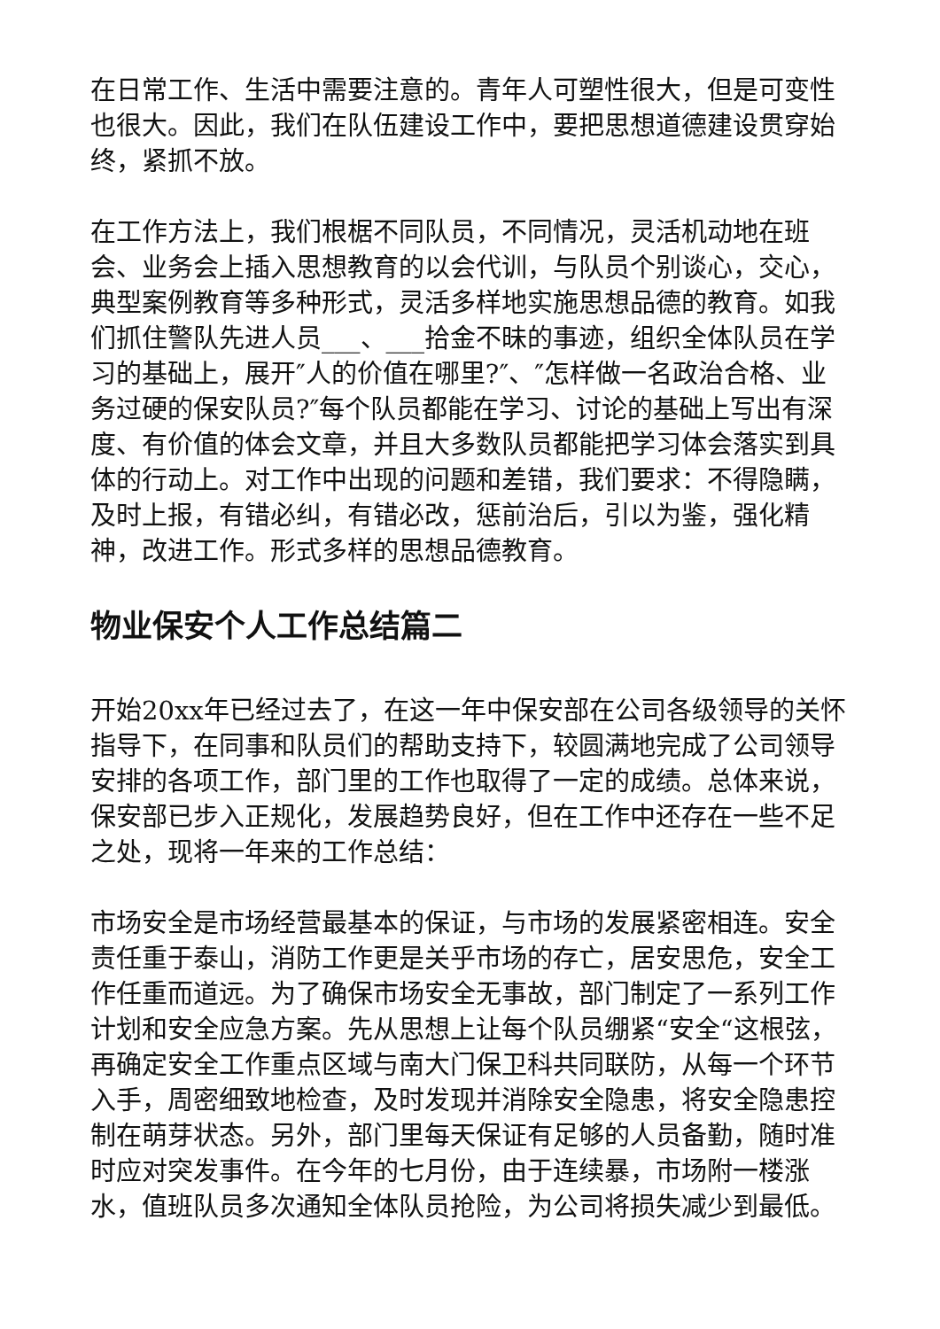在日常工作、生活中需要注意的。青年人可塑性很大，但是可变性也很大。因此，我们在队伍建设工作中，要把思想道德建设贯穿始终，紧抓不放。
在工作方法上，我们根椐不同队员，不同情况，灵活机动地在班会、业务会上插入思想教育的以会代训，与队员个别谈心，交心，典型案例教育等多种形式，灵活多样地实施思想品德的教育。如我们抓住警队先进人员___、___拾金不昧的事迹，组织全体队员在学习的基础上，展开″人的价值在哪里?″、″怎样做一名政治合格、业务过硬的保安队员?″每个队员都能在学习、讨论的基础上写出有深度、有价值的体会文章，并且大多数队员都能把学习体会落实到具体的行动上。对工作中出现的问题和差错，我们要求：不得隐瞒，及时上报，有错必纠，有错必改，惩前治后，引以为鉴，强化精神，改进工作。形式多样的思想品德教育。
物业保安个人工作总结篇二
开始20xx年已经过去了，在这一年中保安部在公司各级领导的关怀指导下，在同事和队员们的帮助支持下，较圆满地完成了公司领导安排的各项工作，部门里的工作也取得了一定的成绩。总体来说，保安部已步入正规化，发展趋势良好，但在工作中还存在一些不足之处，现将一年来的工作总结：
市场安全是市场经营最基本的保证，与市场的发展紧密相连。安全责任重于泰山，消防工作更是关乎市场的存亡，居安思危，安全工作任重而道远。为了确保市场安全无事故，部门制定了一系列工作计划和安全应急方案。先从思想上让每个队员绷紧“安全“这根弦，再确定安全工作重点区域与南大门保卫科共同联防，从每一个环节入手，周密细致地检查，及时发现并消除安全隐患，将安全隐患控制在萌芽状态。另外，部门里每天保证有足够的人员备勤，随时准时应对突发事件。在今年的七月份，由于连续暴，市场附一楼涨水，值班队员多次通知全体队员抢险，为公司将损失减少到最低。